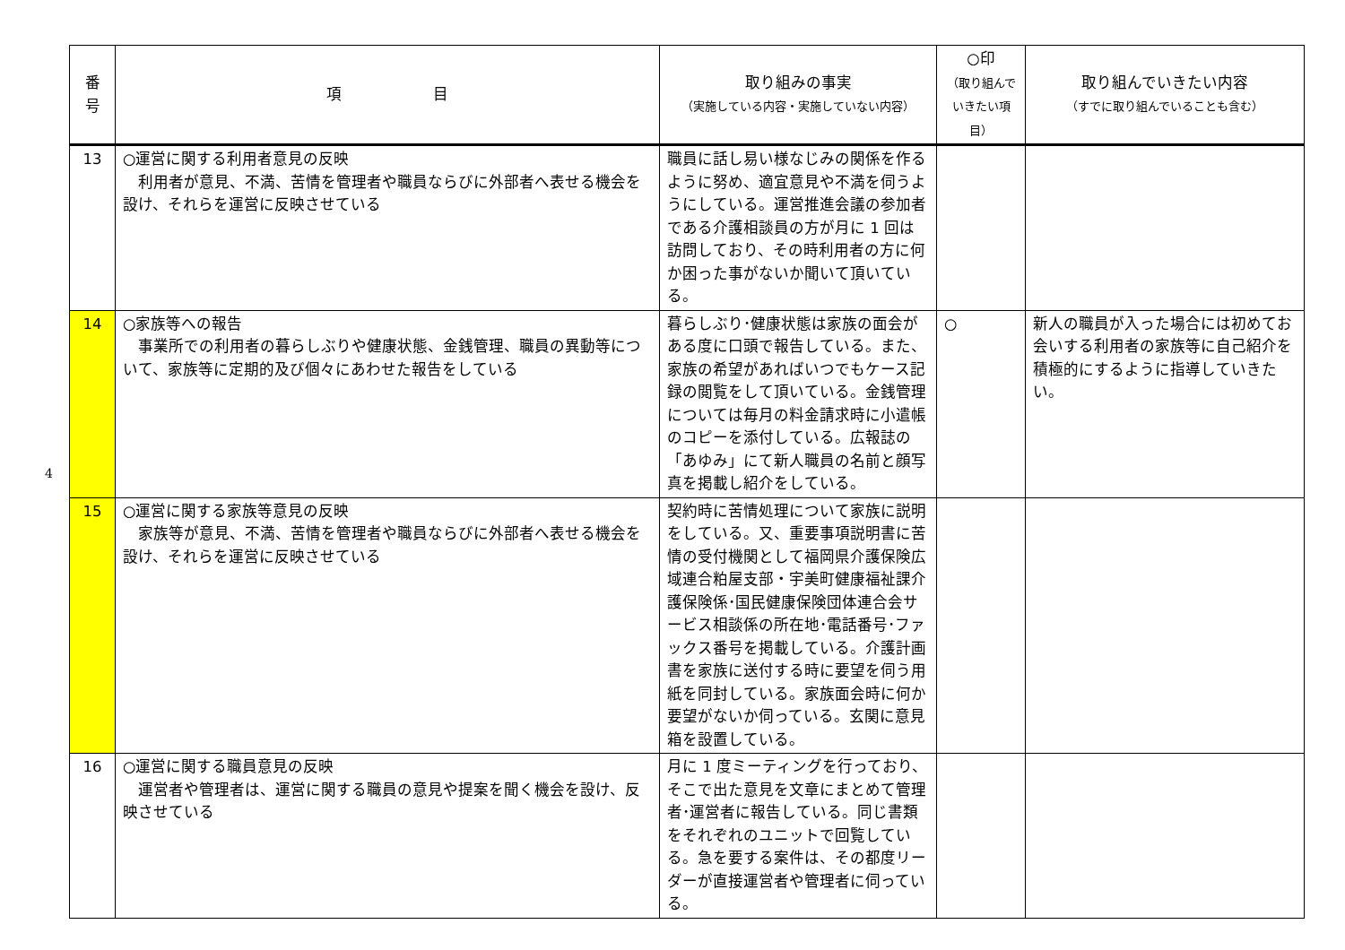4
| 番 号 | 項 目 | 取り組みの事実 （実施している内容・実施していない内容） | ○印 （取り組んで いきたい項目） | 取り組んでいきたい内容 （すでに取り組んでいることも含む） |
| --- | --- | --- | --- | --- |
| 13 | ○運営に関する利用者意見の反映 利用者が意見、不満、苦情を管理者や職員ならびに外部者へ表せる機会を設け、それらを運営に反映させている | 職員に話し易い様なじみの関係を作るように努め、適宜意見や不満を伺うようにしている。運営推進会議の参加者である介護相談員の方が月に 1 回は訪問しており、その時利用者の方に何か困った事がないか聞いて頂いている。 | | |
| 14 | ○家族等への報告 事業所での利用者の暮らしぶりや健康状態、金銭管理、職員の異動等について、家族等に定期的及び個々にあわせた報告をしている | 暮らしぶり･健康状態は家族の面会がある度に口頭で報告している。また、家族の希望があればいつでもケース記録の閲覧をして頂いている。金銭管理については毎月の料金請求時に小遣帳のコピーを添付している。広報誌の「あゆみ」にて新人職員の名前と顔写真を掲載し紹介をしている。 | ○ | 新人の職員が入った場合には初めてお会いする利用者の家族等に自己紹介を積極的にするように指導していきたい。 |
| 15 | ○運営に関する家族等意見の反映 家族等が意見、不満、苦情を管理者や職員ならびに外部者へ表せる機会を設け、それらを運営に反映させている | 契約時に苦情処理について家族に説明をしている。又、重要事項説明書に苦情の受付機関として福岡県介護保険広域連合粕屋支部・宇美町健康福祉課介護保険係･国民健康保険団体連合会サービス相談係の所在地･電話番号･ファックス番号を掲載している。介護計画書を家族に送付する時に要望を伺う用紙を同封している。家族面会時に何か要望がないか伺っている。玄関に意見箱を設置している。 | | |
| 16 | ○運営に関する職員意見の反映 運営者や管理者は、運営に関する職員の意見や提案を聞く機会を設け、反映させている | 月に 1 度ミーティングを行っており、そこで出た意見を文章にまとめて管理者･運営者に報告している。同じ書類をそれぞれのユニットで回覧している。急を要する案件は、その都度リーダーが直接運営者や管理者に伺っている。 | | |